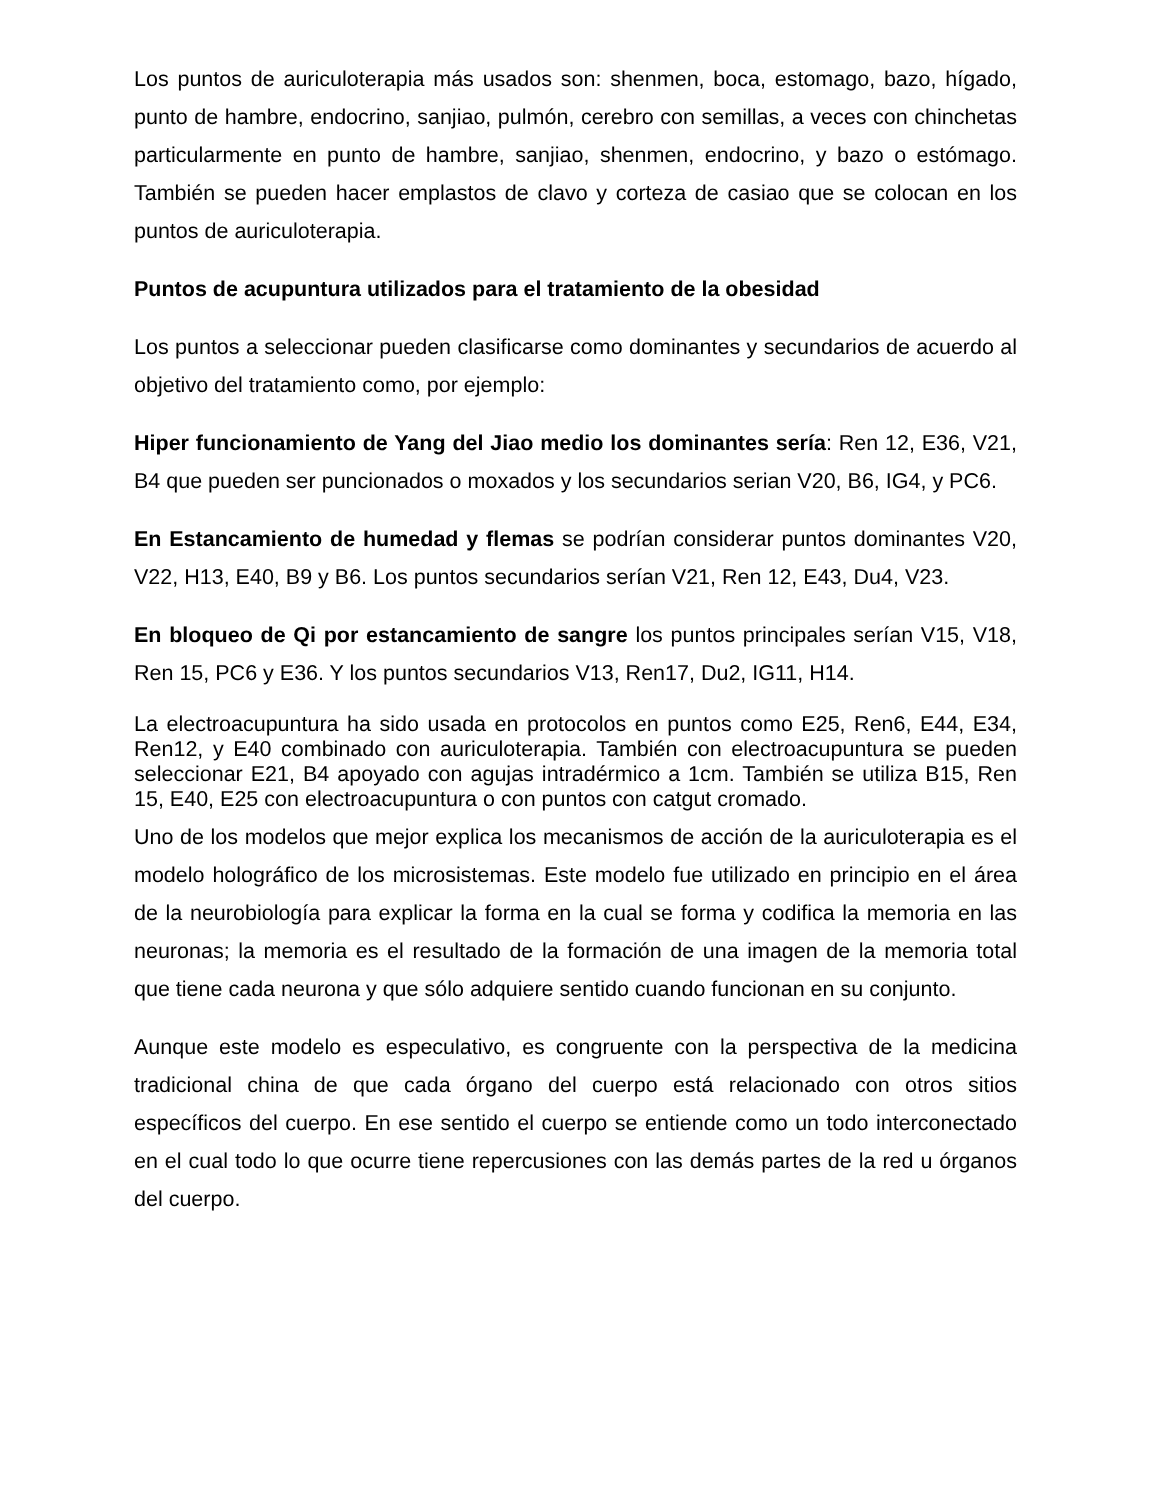Los puntos de auriculoterapia más usados son: shenmen, boca, estomago, bazo, hígado, punto de hambre, endocrino, sanjiao, pulmón, cerebro con semillas, a veces con chinchetas particularmente en punto de hambre, sanjiao, shenmen, endocrino, y bazo o estómago. También se pueden hacer emplastos de clavo y corteza de casiao que se colocan en los puntos de auriculoterapia.
Puntos de acupuntura utilizados para el tratamiento de la obesidad
Los puntos a seleccionar pueden clasificarse como dominantes y secundarios de acuerdo al objetivo del tratamiento como, por ejemplo:
Hiper funcionamiento de Yang del Jiao medio los dominantes sería: Ren 12, E36, V21, B4 que pueden ser puncionados o moxados y los secundarios serian V20, B6, IG4, y PC6.
En Estancamiento de humedad y flemas se podrían considerar puntos dominantes V20, V22, H13, E40, B9 y B6. Los puntos secundarios serían V21, Ren 12, E43, Du4, V23.
En bloqueo de Qi por estancamiento de sangre los puntos principales serían V15, V18, Ren 15, PC6 y E36. Y los puntos secundarios V13, Ren17, Du2, IG11, H14.
La electroacupuntura ha sido usada en protocolos en puntos como E25, Ren6, E44, E34, Ren12, y E40 combinado con auriculoterapia. También con electroacupuntura se pueden seleccionar E21, B4 apoyado con agujas intradérmico a 1cm. También se utiliza B15, Ren 15, E40, E25 con electroacupuntura o con puntos con catgut cromado.
Uno de los modelos que mejor explica los mecanismos de acción de la auriculoterapia es el modelo holográfico de los microsistemas. Este modelo fue utilizado en principio en el área de la neurobiología para explicar la forma en la cual se forma y codifica la memoria en las neuronas; la memoria es el resultado de la formación de una imagen de la memoria total que tiene cada neurona y que sólo adquiere sentido cuando funcionan en su conjunto.
Aunque este modelo es especulativo, es congruente con la perspectiva de la medicina tradicional china de que cada órgano del cuerpo está relacionado con otros sitios específicos del cuerpo. En ese sentido el cuerpo se entiende como un todo interconectado en el cual todo lo que ocurre tiene repercusiones con las demás partes de la red u órganos del cuerpo.